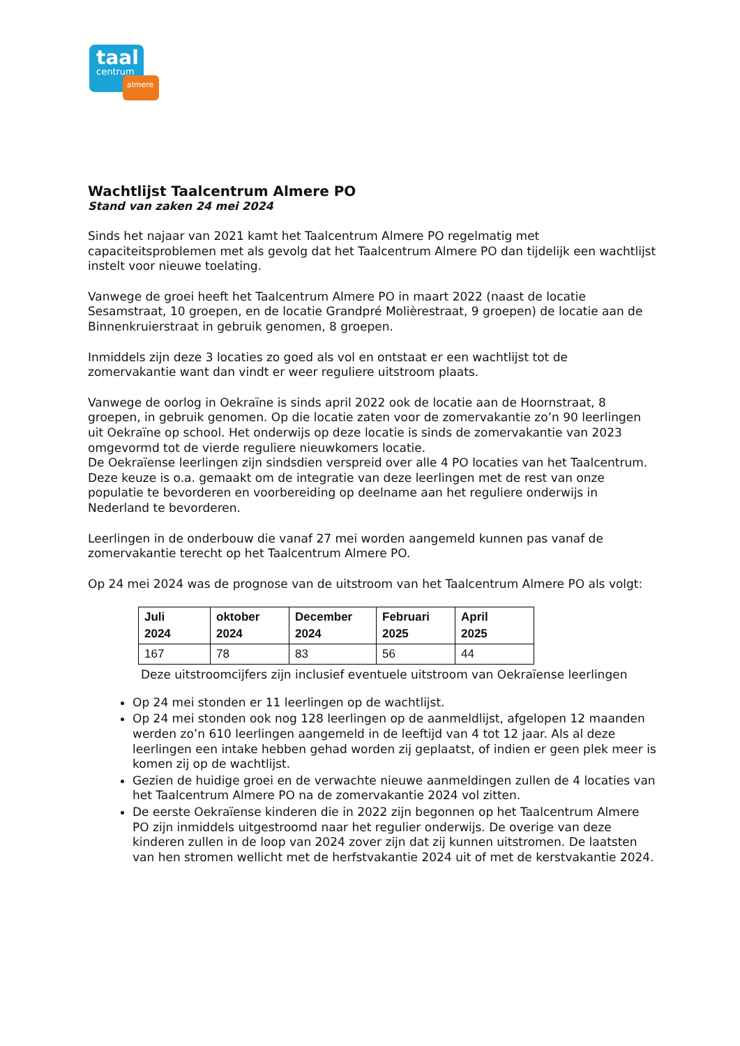taal
centrum
almere
Wachtlijst Taalcentrum Almere PO
Stand van zaken 24 mei 2024
Sinds het najaar van 2021 kamt het Taalcentrum Almere PO regelmatig met capaciteitsproblemen met als gevolg dat het Taalcentrum Almere PO dan tijdelijk een wachtlijst instelt voor nieuwe toelating.
Vanwege de groei heeft het Taalcentrum Almere PO in maart 2022 (naast de locatie Sesamstraat, 10 groepen, en de locatie Grandpré Molièrestraat, 9 groepen) de locatie aan de Binnenkruierstraat in gebruik genomen, 8 groepen.
Inmiddels zijn deze 3 locaties zo goed als vol en ontstaat er een wachtlijst tot de zomervakantie want dan vindt er weer reguliere uitstroom plaats.
Vanwege de oorlog in Oekraïne is sinds april 2022 ook de locatie aan de Hoornstraat, 8 groepen, in gebruik genomen. Op die locatie zaten voor de zomervakantie zo’n 90 leerlingen uit Oekraïne op school. Het onderwijs op deze locatie is sinds de zomervakantie van 2023 omgevormd tot de vierde reguliere nieuwkomers locatie.
De Oekraïense leerlingen zijn sindsdien verspreid over alle 4 PO locaties van het Taalcentrum. Deze keuze is o.a. gemaakt om de integratie van deze leerlingen met de rest van onze populatie te bevorderen en voorbereiding op deelname aan het reguliere onderwijs in Nederland te bevorderen.
Leerlingen in de onderbouw die vanaf 27 mei worden aangemeld kunnen pas vanaf de zomervakantie terecht op het Taalcentrum Almere PO.
Op 24 mei 2024 was de prognose van de uitstroom van het Taalcentrum Almere PO als volgt:
| Juli 2024 | oktober 2024 | December 2024 | Februari 2025 | April 2025 |
| --- | --- | --- | --- | --- |
| 167 | 78 | 83 | 56 | 44 |
Deze uitstroomcijfers zijn inclusief eventuele uitstroom van Oekraïense leerlingen
Op 24 mei stonden er 11 leerlingen op de wachtlijst.
Op 24 mei stonden ook nog 128 leerlingen op de aanmeldlijst, afgelopen 12 maanden werden zo’n 610 leerlingen aangemeld in de leeftijd van 4 tot 12 jaar. Als al deze leerlingen een intake hebben gehad worden zij geplaatst, of indien er geen plek meer is komen zij op de wachtlijst.
Gezien de huidige groei en de verwachte nieuwe aanmeldingen zullen de 4 locaties van het Taalcentrum Almere PO na de zomervakantie 2024 vol zitten.
De eerste Oekraïense kinderen die in 2022 zijn begonnen op het Taalcentrum Almere PO zijn inmiddels uitgestroomd naar het regulier onderwijs. De overige van deze kinderen zullen in de loop van 2024 zover zijn dat zij kunnen uitstromen. De laatsten van hen stromen wellicht met de herfstvakantie 2024 uit of met de kerstvakantie 2024.